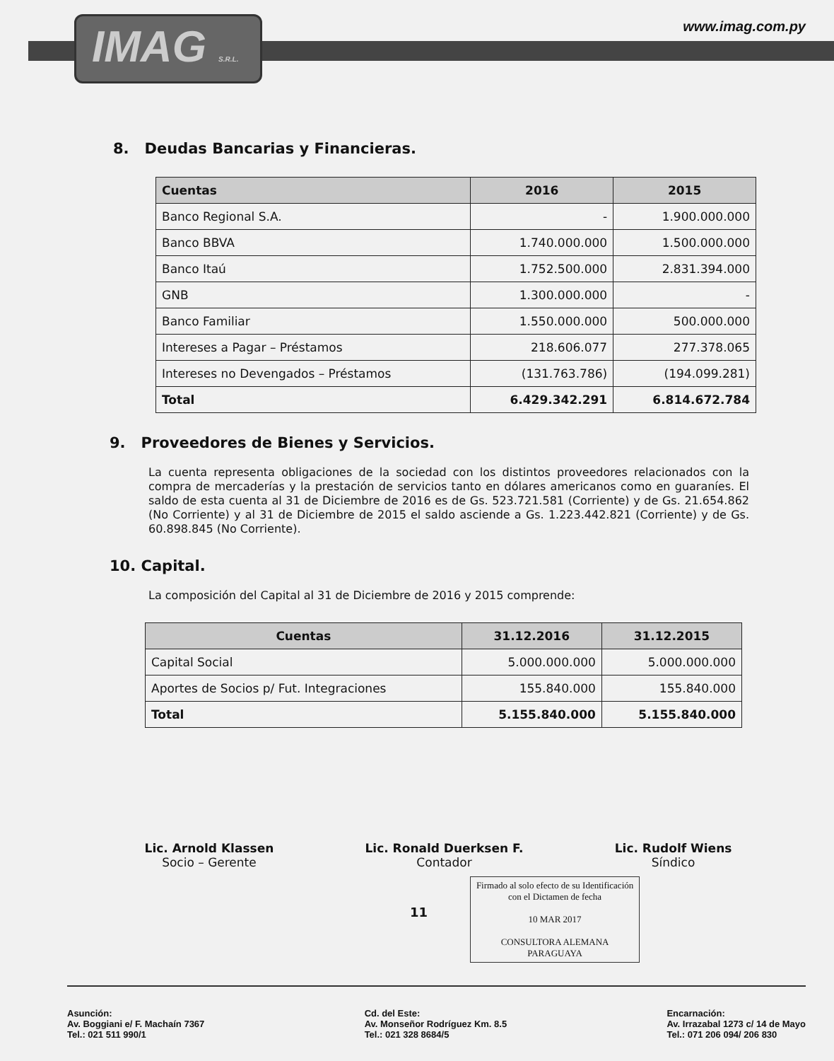IMAG S.R.L.
www.imag.com.py
8. Deudas Bancarias y Financieras.
| Cuentas | 2016 | 2015 |
| --- | --- | --- |
| Banco Regional S.A. | - | 1.900.000.000 |
| Banco BBVA | 1.740.000.000 | 1.500.000.000 |
| Banco Itaú | 1.752.500.000 | 2.831.394.000 |
| GNB | 1.300.000.000 | - |
| Banco Familiar | 1.550.000.000 | 500.000.000 |
| Intereses a Pagar – Préstamos | 218.606.077 | 277.378.065 |
| Intereses no Devengados – Préstamos | (131.763.786) | (194.099.281) |
| Total | 6.429.342.291 | 6.814.672.784 |
9. Proveedores de Bienes y Servicios.
La cuenta representa obligaciones de la sociedad con los distintos proveedores relacionados con la compra de mercaderías y la prestación de servicios tanto en dólares americanos como en guaraníes. El saldo de esta cuenta al 31 de Diciembre de 2016 es de Gs. 523.721.581 (Corriente) y de Gs. 21.654.862 (No Corriente) y al 31 de Diciembre de 2015 el saldo asciende a Gs. 1.223.442.821 (Corriente) y de Gs. 60.898.845 (No Corriente).
10. Capital.
La composición del Capital al 31 de Diciembre de 2016 y 2015 comprende:
| Cuentas | 31.12.2016 | 31.12.2015 |
| --- | --- | --- |
| Capital Social | 5.000.000.000 | 5.000.000.000 |
| Aportes de Socios p/ Fut. Integraciones | 155.840.000 | 155.840.000 |
| Total | 5.155.840.000 | 5.155.840.000 |
Lic. Arnold Klassen
Socio – Gerente
Lic. Ronald Duerksen F.
Contador
Lic. Rudolf Wiens
Síndico
11
Firmado al solo efecto de su Identificación con el Dictamen de fecha
10 MAR 2017
CONSULTORA ALEMANA PARAGUAYA
Asunción:
Av. Boggiani e/ F. Machaín 7367
Tel.: 021 511 990/1
Cd. del Este:
Av. Monseñor Rodríguez Km. 8.5
Tel.: 021 328 8684/5
Encarnación:
Av. Irrazabal 1273 c/ 14 de Mayo
Tel.: 071 206 094/ 206 830